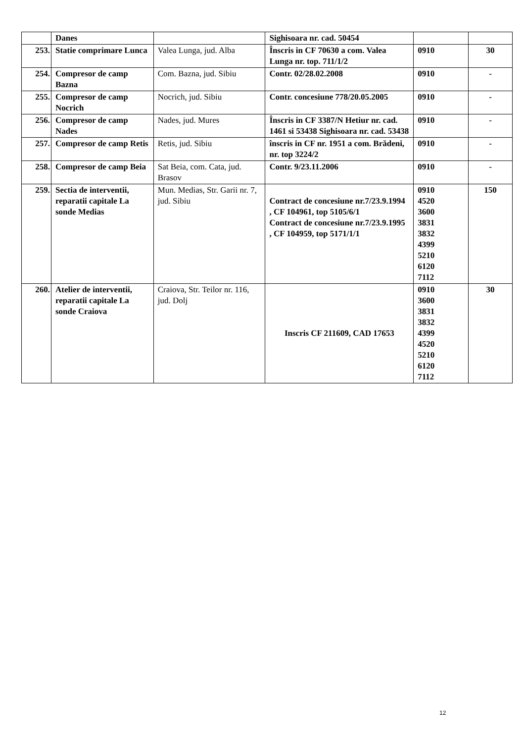| | Danes | | Sighisoara nr. cad. 50454 | | |
| 253. | Statie comprimare Lunca | Valea Lunga, jud. Alba | Înscris in CF 70630 a com. Valea Lunga nr. top. 711/1/2 | 0910 | 30 |
| 254. | Compresor de camp Bazna | Com. Bazna, jud. Sibiu | Contr. 02/28.02.2008 | 0910 | - |
| 255. | Compresor de camp Nocrich | Nocrich, jud. Sibiu | Contr. concesiune 778/20.05.2005 | 0910 | - |
| 256. | Compresor de camp Nades | Nades, jud. Mures | Înscris in CF 3387/N Hetiur nr. cad. 1461 si 53438 Sighisoara nr. cad. 53438 | 0910 | - |
| 257. | Compresor de camp Retis | Retis, jud. Sibiu | înscris in CF nr. 1951 a com. Brădeni, nr. top 3224/2 | 0910 | - |
| 258. | Compresor de camp Beia | Sat Beia, com. Cata, jud. Brasov | Contr. 9/23.11.2006 | 0910 | - |
| 259. | Sectia de interventii, reparatii capitale La sonde Medias | Mun. Medias, Str. Garii nr. 7, jud. Sibiu | Contract de concesiune nr.7/23.9.1994 , CF 104961, top 5105/6/1 Contract de concesiune nr.7/23.9.1995 , CF 104959, top 5171/1/1 | 0910 4520 3600 3831 3832 4399 5210 6120 7112 | 150 |
| 260. | Atelier de interventii, reparatii capitale La sonde Craiova | Craiova, Str. Teilor nr. 116, jud. Dolj | Inscris CF 211609, CAD 17653 | 0910 3600 3831 3832 4399 4520 5210 6120 7112 | 30 |
12